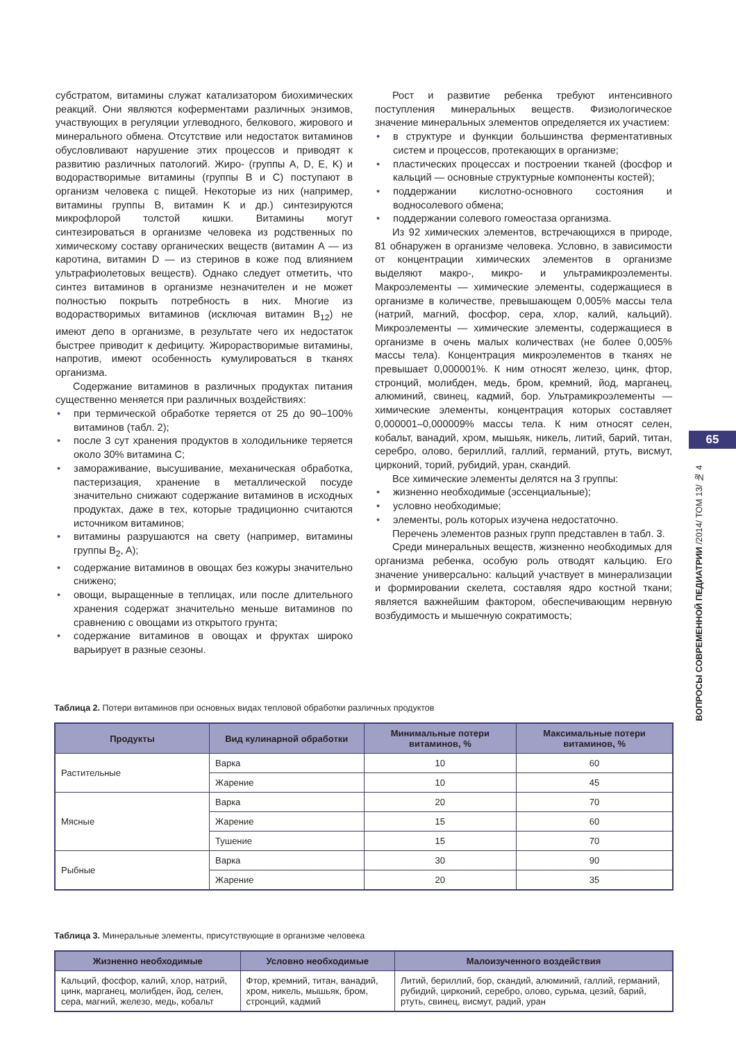субстратом, витамины служат катализатором биохимических реакций. Они являются коферментами различных энзимов, участвующих в регуляции углеводного, белкового, жирового и минерального обмена. Отсутствие или недостаток витаминов обусловливают нарушение этих процессов и приводят к развитию различных патологий. Жиро- (группы А, D, E, K) и водорастворимые витамины (группы B и C) поступают в организм человека с пищей. Некоторые из них (например, витамины группы B, витамин K и др.) синтезируются микрофлорой толстой кишки. Витамины могут синтезироваться в организме человека из родственных по химическому составу органических веществ (витамин А — из каротина, витамин D — из стеринов в коже под влиянием ультрафиолетовых веществ). Однако следует отметить, что синтез витаминов в организме незначителен и не может полностью покрыть потребность в них. Многие из водорастворимых витаминов (исключая витамин B<sub>12</sub>) не имеют депо в организме, в результате чего их недостаток быстрее приводит к дефициту. Жирорастворимые витамины, напротив, имеют особенность кумулироваться в тканях организма.
Содержание витаминов в различных продуктах питания существенно меняется при различных воздействиях:
• при термической обработке теряется от 25 до 90–100% витаминов (табл. 2);
• после 3 сут хранения продуктов в холодильнике теряется около 30% витамина С;
• замораживание, высушивание, механическая обработка, пастеризация, хранение в металлической посуде значительно снижают содержание витаминов в исходных продуктах, даже в тех, которые традиционно считаются источником витаминов;
• витамины разрушаются на свету (например, витамины группы B<sub>2</sub>, A);
• содержание витаминов в овощах без кожуры значительно снижено;
• овощи, выращенные в теплицах, или после длительного хранения содержат значительно меньше витаминов по сравнению с овощами из открытого грунта;
• содержание витаминов в овощах и фруктах широко варьирует в разные сезоны.
Рост и развитие ребенка требуют интенсивного поступления минеральных веществ. Физиологическое значение минеральных элементов определяется их участием:
• в структуре и функции большинства ферментативных систем и процессов, протекающих в организме;
• пластических процессах и построении тканей (фосфор и кальций — основные структурные компоненты костей);
• поддержании кислотно-основного состояния и водносолевого обмена;
• поддержании солевого гомеостаза организма.
Из 92 химических элементов, встречающихся в природе, 81 обнаружен в организме человека. Условно, в зависимости от концентрации химических элементов в организме выделяют макро-, микро- и ультрамикроэлементы. Макроэлементы — химические элементы, содержащиеся в организме в количестве, превышающем 0,005% массы тела (натрий, магний, фосфор, сера, хлор, калий, кальций). Микроэлементы — химические элементы, содержащиеся в организме в очень малых количествах (не более 0,005% массы тела). Концентрация микроэлементов в тканях не превышает 0,000001%. К ним относят железо, цинк, фтор, стронций, молибден, медь, бром, кремний, йод, марганец, алюминий, свинец, кадмий, бор. Ультрамикроэлементы — химические элементы, концентрация которых составляет 0,000001–0,000009% массы тела. К ним относят селен, кобальт, ванадий, хром, мышьяк, никель, литий, барий, титан, серебро, олово, бериллий, галлий, германий, ртуть, висмут, цирконий, торий, рубидий, уран, скандий.
Все химические элементы делятся на 3 группы:
• жизненно необходимые (эссенциальные);
• условно необходимые;
• элементы, роль которых изучена недостаточно.
Перечень элементов разных групп представлен в табл. 3.
Среди минеральных веществ, жизненно необходимых для организма ребенка, особую роль отводят кальцию. Его значение универсально: кальций участвует в минерализации и формировании скелета, составляя ядро костной ткани; является важнейшим фактором, обеспечивающим нервную возбудимость и мышечную сократимость;
65
ВОПРОСЫ СОВРЕМЕННОЙ ПЕДИАТРИИ /2014/ ТОМ 13/ № 4
Таблица 2. Потери витаминов при основных видах тепловой обработки различных продуктов
| Продукты | Вид кулинарной обработки | Минимальные потери витаминов, % | Максимальные потери витаминов, % |
| --- | --- | --- | --- |
| Растительные | Варка | 10 | 60 |
| | Жарение | 10 | 45 |
| Мясные | Варка | 20 | 70 |
| | Жарение | 15 | 60 |
| | Тушение | 15 | 70 |
| Рыбные | Варка | 30 | 90 |
| | Жарение | 20 | 35 |
Таблица 3. Минеральные элементы, присутствующие в организме человека
| Жизненно необходимые | Условно необходимые | Малоизученного воздействия |
| --- | --- | --- |
| Кальций, фосфор, калий, хлор, натрий, цинк, марганец, молибден, йод, селен, сера, магний, железо, медь, кобальт | Фтор, кремний, титан, ванадий, хром, никель, мышьяк, бром, стронций, кадмий | Литий, бериллий, бор, скандий, алюминий, галлий, германий, рубидий, цирконий, серебро, олово, сурьма, цезий, барий, ртуть, свинец, висмут, радий, уран |